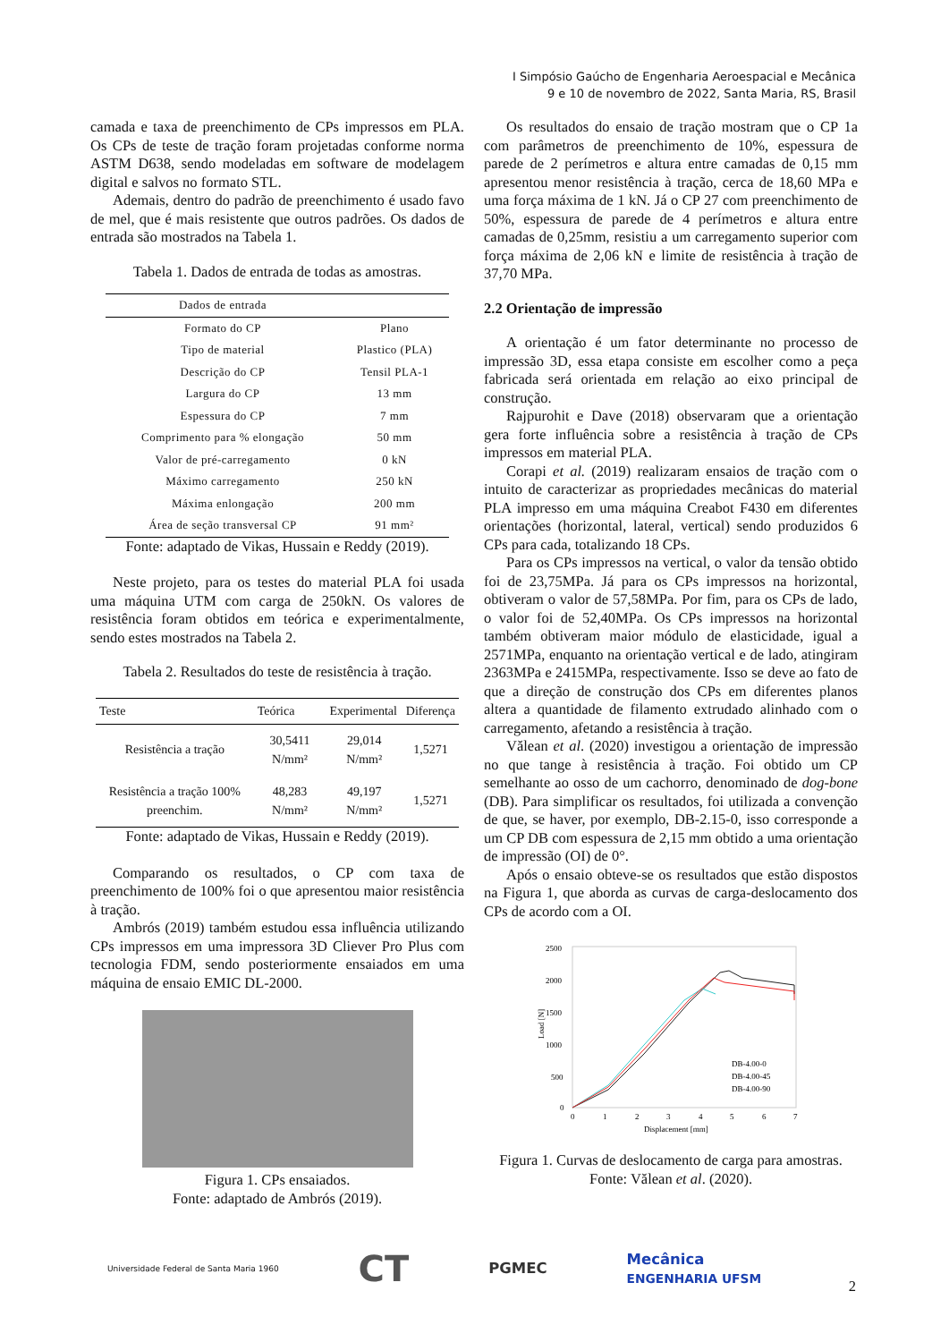I Simpósio Gaúcho de Engenharia Aeroespacial e Mecânica
9 e 10 de novembro de 2022, Santa Maria, RS, Brasil
camada e taxa de preenchimento de CPs impressos em PLA. Os CPs de teste de tração foram projetadas conforme norma ASTM D638, sendo modeladas em software de modelagem digital e salvos no formato STL.
Ademais, dentro do padrão de preenchimento é usado favo de mel, que é mais resistente que outros padrões. Os dados de entrada são mostrados na Tabela 1.
Tabela 1. Dados de entrada de todas as amostras.
| Dados de entrada | |
| --- | --- |
| Formato do CP | Plano |
| Tipo de material | Plastico (PLA) |
| Descrição do CP | Tensil PLA-1 |
| Largura do CP | 13 mm |
| Espessura do CP | 7 mm |
| Comprimento para % elongação | 50 mm |
| Valor de pré-carregamento | 0 kN |
| Máximo carregamento | 250 kN |
| Máxima enlongação | 200 mm |
| Área de seção transversal CP | 91 mm² |
Fonte: adaptado de Vikas, Hussain e Reddy (2019).
Neste projeto, para os testes do material PLA foi usada uma máquina UTM com carga de 250kN. Os valores de resistência foram obtidos em teórica e experimentalmente, sendo estes mostrados na Tabela 2.
Tabela 2. Resultados do teste de resistência à tração.
| Teste | Teórica | Experimental | Diferença |
| --- | --- | --- | --- |
| Resistência a tração | 30,5411 N/mm² | 29,014 N/mm² | 1,5271 |
| Resistência a tração 100% preenchim. | 48,283 N/mm² | 49,197 N/mm² | 1,5271 |
Fonte: adaptado de Vikas, Hussain e Reddy (2019).
Comparando os resultados, o CP com taxa de preenchimento de 100% foi o que apresentou maior resistência à tração.
Ambrós (2019) também estudou essa influência utilizando CPs impressos em uma impressora 3D Cliever Pro Plus com tecnologia FDM, sendo posteriormente ensaiados em uma máquina de ensaio EMIC DL-2000.
Figura 1. CPs ensaiados.
Fonte: adaptado de Ambrós (2019).
Os resultados do ensaio de tração mostram que o CP 1a com parâmetros de preenchimento de 10%, espessura de parede de 2 perímetros e altura entre camadas de 0,15 mm apresentou menor resistência à tração, cerca de 18,60 MPa e uma força máxima de 1 kN. Já o CP 27 com preenchimento de 50%, espessura de parede de 4 perímetros e altura entre camadas de 0,25mm, resistiu a um carregamento superior com força máxima de 2,06 kN e limite de resistência à tração de 37,70 MPa.
2.2 Orientação de impressão
A orientação é um fator determinante no processo de impressão 3D, essa etapa consiste em escolher como a peça fabricada será orientada em relação ao eixo principal de construção.
Rajpurohit e Dave (2018) observaram que a orientação gera forte influência sobre a resistência à tração de CPs impressos em material PLA.
Corapi et al. (2019) realizaram ensaios de tração com o intuito de caracterizar as propriedades mecânicas do material PLA impresso em uma máquina Creabot F430 em diferentes orientações (horizontal, lateral, vertical) sendo produzidos 6 CPs para cada, totalizando 18 CPs.
Para os CPs impressos na vertical, o valor da tensão obtido foi de 23,75MPa. Já para os CPs impressos na horizontal, obtiveram o valor de 57,58MPa. Por fim, para os CPs de lado, o valor foi de 52,40MPa. Os CPs impressos na horizontal também obtiveram maior módulo de elasticidade, igual a 2571MPa, enquanto na orientação vertical e de lado, atingiram 2363MPa e 2415MPa, respectivamente. Isso se deve ao fato de que a direção de construção dos CPs em diferentes planos altera a quantidade de filamento extrudado alinhado com o carregamento, afetando a resistência à tração.
Vălean et al. (2020) investigou a orientação de impressão no que tange à resistência à tração. Foi obtido um CP semelhante ao osso de um cachorro, denominado de dog-bone (DB). Para simplificar os resultados, foi utilizada a convenção de que, se haver, por exemplo, DB-2.15-0, isso corresponde a um CP DB com espessura de 2,15 mm obtido a uma orientação de impressão (OI) de 0°.
Após o ensaio obteve-se os resultados que estão dispostos na Figura 1, que aborda as curvas de carga-deslocamento dos CPs de acordo com a OI.
2500
2000
1500
1000
500
0
0
1
2
3
4
5
6
7
Displacement [mm]
Load [N]
DB-4.00-0
DB-4.00-45
DB-4.00-90
Figura 1. Curvas de deslocamento de carga para amostras.
Fonte: Vălean et al. (2020).
Universidade Federal de Santa Maria 1960 CT PGMEC Mecânica
ENGENHARIA UFSM
2